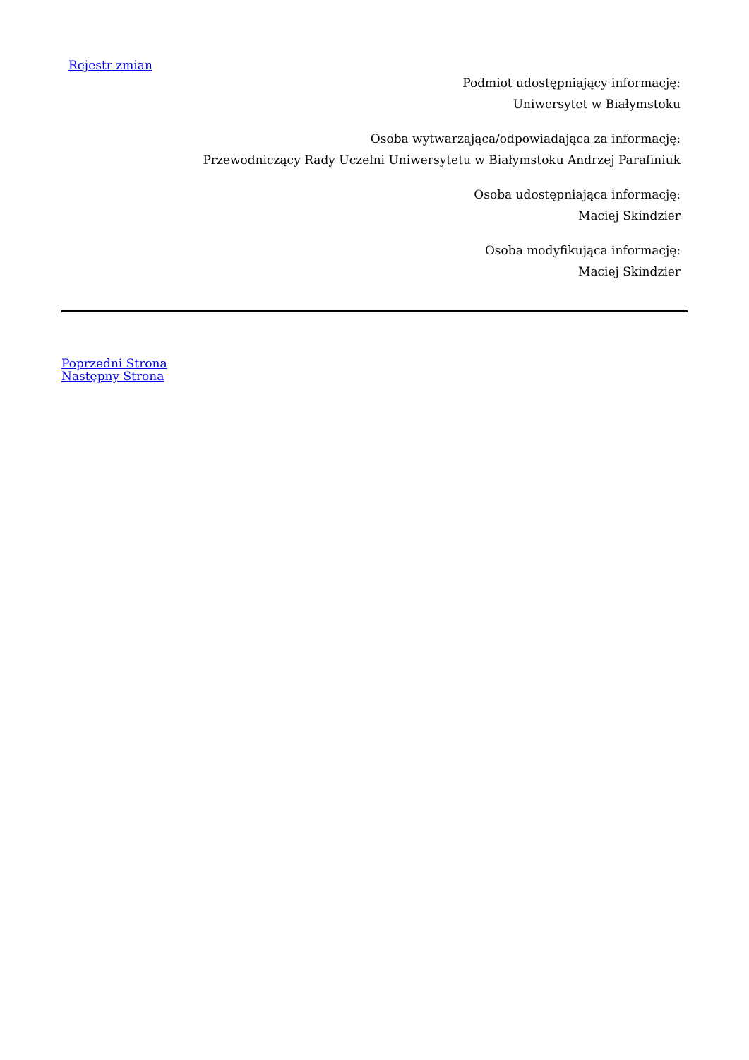Rejestr zmian
Podmiot udostępniający informację:
Uniwersytet w Białymstoku
Osoba wytwarzająca/odpowiadająca za informację:
Przewodniczący Rady Uczelni Uniwersytetu w Białymstoku Andrzej Parafiniuk
Osoba udostępniająca informację:
Maciej Skindzier
Osoba modyfikująca informację:
Maciej Skindzier
Poprzedni Strona
Następny Strona